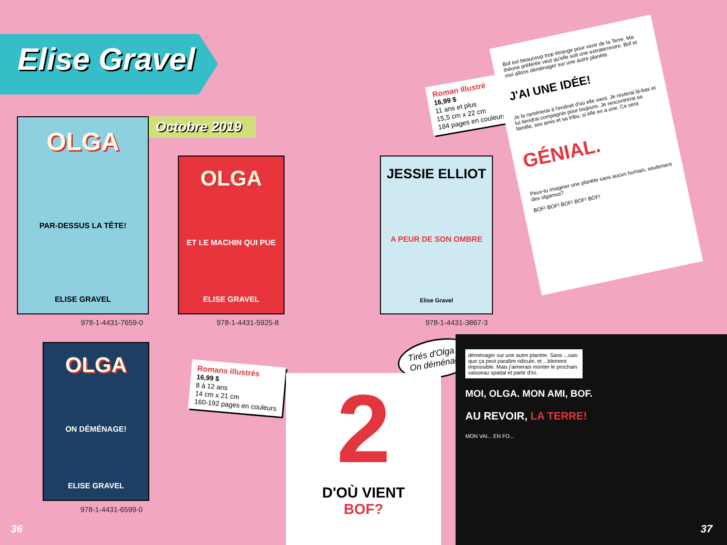Elise Gravel
Octobre 2019
OLGA
PAR-DESSUS LA TÊTE!
ELISE GRAVEL
978-1-4431-7659-0
OLGA
ET LE MACHIN QUI PUE
ELISE GRAVEL
978-1-4431-5925-8
JESSIE ELLIOT
A PEUR DE SON OMBRE
Elise Gravel
978-1-4431-3867-3
OLGA
ON DÉMÉNAGE!
ELISE GRAVEL
978-1-4431-6599-0
Roman illustré
16,99 $
11 ans et plus
15,5 cm x 22 cm
184 pages en couleurs
Romans illustrés
16,99 $
8 à 12 ans
14 cm x 21 cm
160-192 pages en couleurs
Bof est beaucoup trop étrange pour venir de la Terre. Ma théorie préférée veut qu'elle soit une extraterrestre. Bof et moi allons déménager sur une autre planète.
J'AI UNE IDÉE!
Je la ramènerai à l'endroit d'où elle vient. Je resterai là-bas et lui tiendrai compagnie pour toujours. Je rencontrerai sa famille, ses amis et sa tribu, si elle en a une. Ce sera
GÉNIAL.
Peux-tu imaginer une planète sans aucun humain, seulement des olgamus?
BOF! BOF! BOF! BOF! BOF!
Tirés d'Olga :
On déménage!
2
D'OÙ VIENT
BOF?
déménager sur une autre planète. Sans ...sais que ça peut paraître ridicule, et ...blement impossible. Mais j'aimerais monter le prochain vaisseau spatial et partir d'ici.
MOI, OLGA. MON AMI, BOF.
AU REVOIR, LA TERRE!
MON VAI... EN FO...
36 37